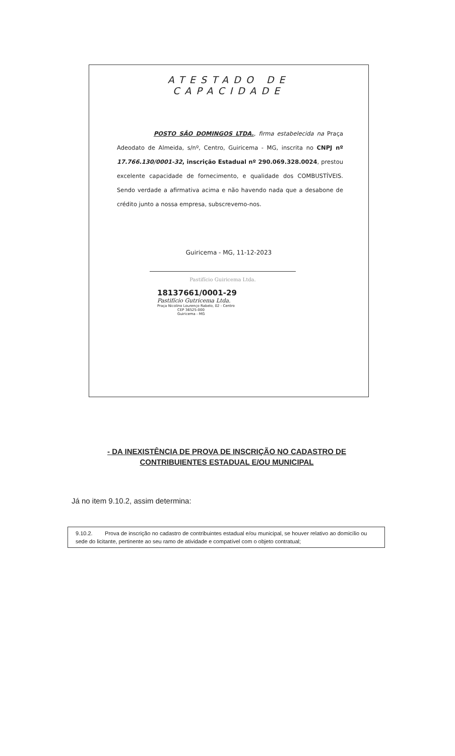ATESTADO DE CAPACIDADE
POSTO SÃO DOMINGOS LTDA., firma estabelecida na Praça Adeodato de Almeida, s/nº, Centro, Guiricema - MG, inscrita no CNPJ nº 17.766.130/0001-32, inscrição Estadual nº 290.069.328.0024, prestou excelente capacidade de fornecimento, e qualidade dos COMBUSTÍVEIS. Sendo verdade a afirmativa acima e não havendo nada que a desabone de crédito junto a nossa empresa, subscrevemo-nos.
Guiricema - MG, 11-12-2023
Pastifício Guiricema Ltda.
18137661/0001-29
Pastifício Gutricema Ltda.
Praça Nicolino Lourenço Rabelo, 02 - Centro
CEP 36525-000
Guiricema - MG
- DA INEXISTÊNCIA DE PROVA DE INSCRIÇÃO NO CADASTRO DE CONTRIBUIENTES ESTADUAL E/OU MUNICIPAL
Já no item 9.10.2, assim determina:
9.10.2. Prova de inscrição no cadastro de contribuintes estadual e/ou municipal, se houver relativo ao domicílio ou sede do licitante, pertinente ao seu ramo de atividade e compatível com o objeto contratual;